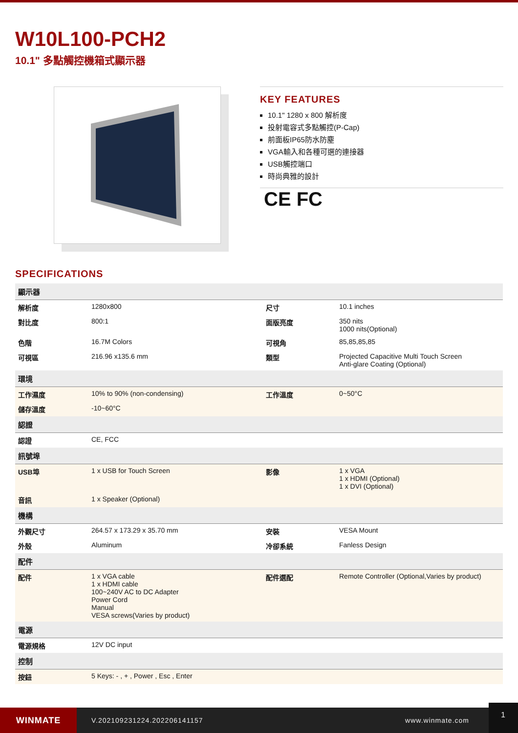W10L100-PCH2
10.1" 多點觸控機箱式顯示器
KEY FEATURES
10.1" 1280 x 800 解析度
投射電容式多點觸控(P-Cap)
前面板IP65防水防塵
VGA輸入和各種可選的連接器
USB觸控端口
時尚典雅的設計
CE FC
SPECIFICATIONS
| 顯示器 | | | |
| --- | --- | --- | --- |
| 解析度 | 1280x800 | 尺寸 | 10.1 inches |
| 對比度 | 800:1 | 面版亮度 | 350 nits 1000 nits(Optional) |
| 色階 | 16.7M Colors | 可視角 | 85,85,85,85 |
| 可視區 | 216.96 x135.6 mm | 類型 | Projected Capacitive Multi Touch Screen Anti-glare Coating (Optional) |
| 環境 | | | |
| 工作濕度 | 10% to 90% (non-condensing) | 工作溫度 | 0~50°C |
| 儲存溫度 | -10~60°C | | |
| 認證 | | | |
| 認證 | CE, FCC | | |
| 訊號埠 | | | |
| USB埠 | 1 x USB for Touch Screen | 影像 | 1 x VGA 1 x HDMI (Optional) 1 x DVI (Optional) |
| 音訊 | 1 x Speaker (Optional) | | |
| 機構 | | | |
| 外觀尺寸 | 264.57 x 173.29 x 35.70 mm | 安裝 | VESA Mount |
| 外殼 | Aluminum | 冷卻系統 | Fanless Design |
| 配件 | | | |
| 配件 | 1 x VGA cable 1 x HDMI cable 100~240V AC to DC Adapter Power Cord Manual VESA screws(Varies by product) | 配件選配 | Remote Controller (Optional,Varies by product) |
| 電源 | | | |
| 電源規格 | 12V DC input | | |
| 控制 | | | |
| 按鈕 | 5 Keys: - , + , Power , Esc , Enter | | |
WINMATE
V.202109231224.202206141157 www.winmate.com
1